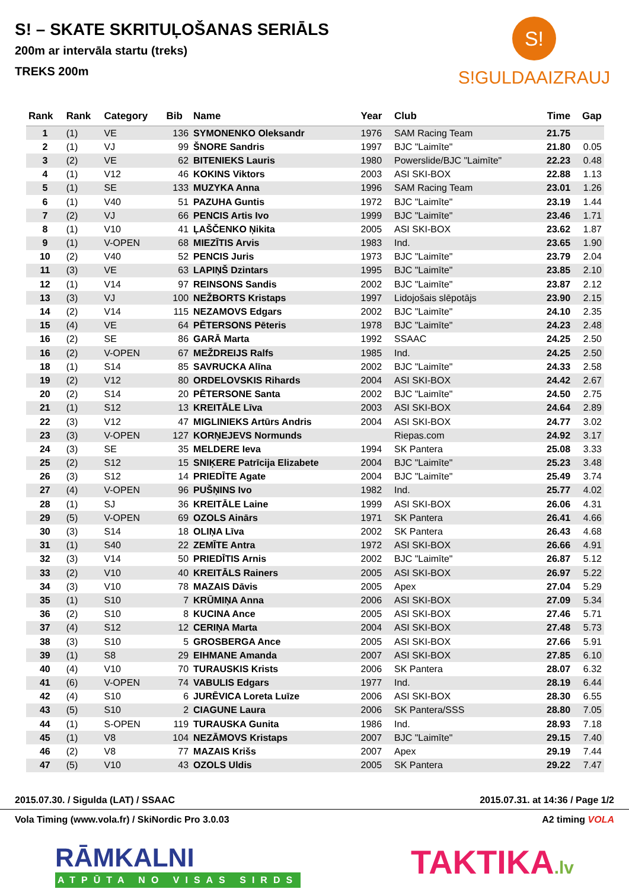S! – SKATE SKRITUĻOŠANAS SERIĀLS
200m ar intervāla startu (treks)
TREKS 200m
S!
S!GULDAAIZRAUJ
| Rank | Rank | Category | Bib | Name | Year | Club | Time | Gap |
| --- | --- | --- | --- | --- | --- | --- | --- | --- |
| 1 | (1) | VE | 136 | SYMONENKO Oleksandr | 1976 | SAM Racing Team | 21.75 | |
| 2 | (1) | VJ | 99 | ŠNORE Sandris | 1997 | BJC "Laimīte" | 21.80 | 0.05 |
| 3 | (2) | VE | 62 | BITENIEKS Lauris | 1980 | Powerslide/BJC "Laimīte" | 22.23 | 0.48 |
| 4 | (1) | V12 | 46 | KOKINS Viktors | 2003 | ASI SKI-BOX | 22.88 | 1.13 |
| 5 | (1) | SE | 133 | MUZYKA Anna | 1996 | SAM Racing Team | 23.01 | 1.26 |
| 6 | (1) | V40 | 51 | PAZUHA Guntis | 1972 | BJC "Laimīte" | 23.19 | 1.44 |
| 7 | (2) | VJ | 66 | PENCIS Artis Ivo | 1999 | BJC "Laimīte" | 23.46 | 1.71 |
| 8 | (1) | V10 | 41 | ĻAŠČENKO Ņikita | 2005 | ASI SKI-BOX | 23.62 | 1.87 |
| 9 | (1) | V-OPEN | 68 | MIEZĪTIS Arvis | 1983 | Ind. | 23.65 | 1.90 |
| 10 | (2) | V40 | 52 | PENCIS Juris | 1973 | BJC "Laimīte" | 23.79 | 2.04 |
| 11 | (3) | VE | 63 | LAPIŅŠ Dzintars | 1995 | BJC "Laimīte" | 23.85 | 2.10 |
| 12 | (1) | V14 | 97 | REINSONS Sandis | 2002 | BJC "Laimīte" | 23.87 | 2.12 |
| 13 | (3) | VJ | 100 | NEŽBORTS Kristaps | 1997 | Lidojošais slēpotājs | 23.90 | 2.15 |
| 14 | (2) | V14 | 115 | NEZAMOVS Edgars | 2002 | BJC "Laimīte" | 24.10 | 2.35 |
| 15 | (4) | VE | 64 | PĒTERSONS Pēteris | 1978 | BJC "Laimīte" | 24.23 | 2.48 |
| 16 | (2) | SE | 86 | GARĀ Marta | 1992 | SSAAC | 24.25 | 2.50 |
| 16 | (2) | V-OPEN | 67 | MEŽDREIJS Ralfs | 1985 | Ind. | 24.25 | 2.50 |
| 18 | (1) | S14 | 85 | SAVRUCKA Alīna | 2002 | BJC "Laimīte" | 24.33 | 2.58 |
| 19 | (2) | V12 | 80 | ORDELOVSKIS Rihards | 2004 | ASI SKI-BOX | 24.42 | 2.67 |
| 20 | (2) | S14 | 20 | PĒTERSONE Santa | 2002 | BJC "Laimīte" | 24.50 | 2.75 |
| 21 | (1) | S12 | 13 | KREITĀLE Līva | 2003 | ASI SKI-BOX | 24.64 | 2.89 |
| 22 | (3) | V12 | 47 | MIGLINIEKS Artūrs Andris | 2004 | ASI SKI-BOX | 24.77 | 3.02 |
| 23 | (3) | V-OPEN | 127 | KORŅEJEVS Normunds | | Riepas.com | 24.92 | 3.17 |
| 24 | (3) | SE | 35 | MELDERE Ieva | 1994 | SK Pantera | 25.08 | 3.33 |
| 25 | (2) | S12 | 15 | SNIĶERE Patrīcija Elizabete | 2004 | BJC "Laimīte" | 25.23 | 3.48 |
| 26 | (3) | S12 | 14 | PRIEDĪTE Agate | 2004 | BJC "Laimīte" | 25.49 | 3.74 |
| 27 | (4) | V-OPEN | 96 | PUŠŅINS Ivo | 1982 | Ind. | 25.77 | 4.02 |
| 28 | (1) | SJ | 36 | KREITĀLE Laine | 1999 | ASI SKI-BOX | 26.06 | 4.31 |
| 29 | (5) | V-OPEN | 69 | OZOLS Ainārs | 1971 | SK Pantera | 26.41 | 4.66 |
| 30 | (3) | S14 | 18 | OLIŅA Līva | 2002 | SK Pantera | 26.43 | 4.68 |
| 31 | (1) | S40 | 22 | ZEMĪTE Antra | 1972 | ASI SKI-BOX | 26.66 | 4.91 |
| 32 | (3) | V14 | 50 | PRIEDĪTIS Arnis | 2002 | BJC "Laimīte" | 26.87 | 5.12 |
| 33 | (2) | V10 | 40 | KREITĀLS Rainers | 2005 | ASI SKI-BOX | 26.97 | 5.22 |
| 34 | (3) | V10 | 78 | MAZAIS Dāvis | 2005 | Apex | 27.04 | 5.29 |
| 35 | (1) | S10 | 7 | KRŪMIŅA Anna | 2006 | ASI SKI-BOX | 27.09 | 5.34 |
| 36 | (2) | S10 | 8 | KUCINA Ance | 2005 | ASI SKI-BOX | 27.46 | 5.71 |
| 37 | (4) | S12 | 12 | CERIŅA Marta | 2004 | ASI SKI-BOX | 27.48 | 5.73 |
| 38 | (3) | S10 | 5 | GROSBERGA Ance | 2005 | ASI SKI-BOX | 27.66 | 5.91 |
| 39 | (1) | S8 | 29 | EIHMANE Amanda | 2007 | ASI SKI-BOX | 27.85 | 6.10 |
| 40 | (4) | V10 | 70 | TURAUSKIS Krists | 2006 | SK Pantera | 28.07 | 6.32 |
| 41 | (6) | V-OPEN | 74 | VABULIS Edgars | 1977 | Ind. | 28.19 | 6.44 |
| 42 | (4) | S10 | 6 | JURĒVICA Loreta Luīze | 2006 | ASI SKI-BOX | 28.30 | 6.55 |
| 43 | (5) | S10 | 2 | CIAGUNE Laura | 2006 | SK Pantera/SSS | 28.80 | 7.05 |
| 44 | (1) | S-OPEN | 119 | TURAUSKA Gunita | 1986 | Ind. | 28.93 | 7.18 |
| 45 | (1) | V8 | 104 | NEZĀMOVS Kristaps | 2007 | BJC "Laimīte" | 29.15 | 7.40 |
| 46 | (2) | V8 | 77 | MAZAIS Krišs | 2007 | Apex | 29.19 | 7.44 |
| 47 | (5) | V10 | 43 | OZOLS Uldis | 2005 | SK Pantera | 29.22 | 7.47 |
2015.07.30. / Sigulda (LAT) / SSAAC 2015.07.31. at 14:36 / Page 1/2
Vola Timing (www.vola.fr) / SkiNordic Pro 3.0.03 A2 timing VOLA
RĀMKALNI
ATPŪTA NO VISAS SIRDS
TAKTIKA.lv